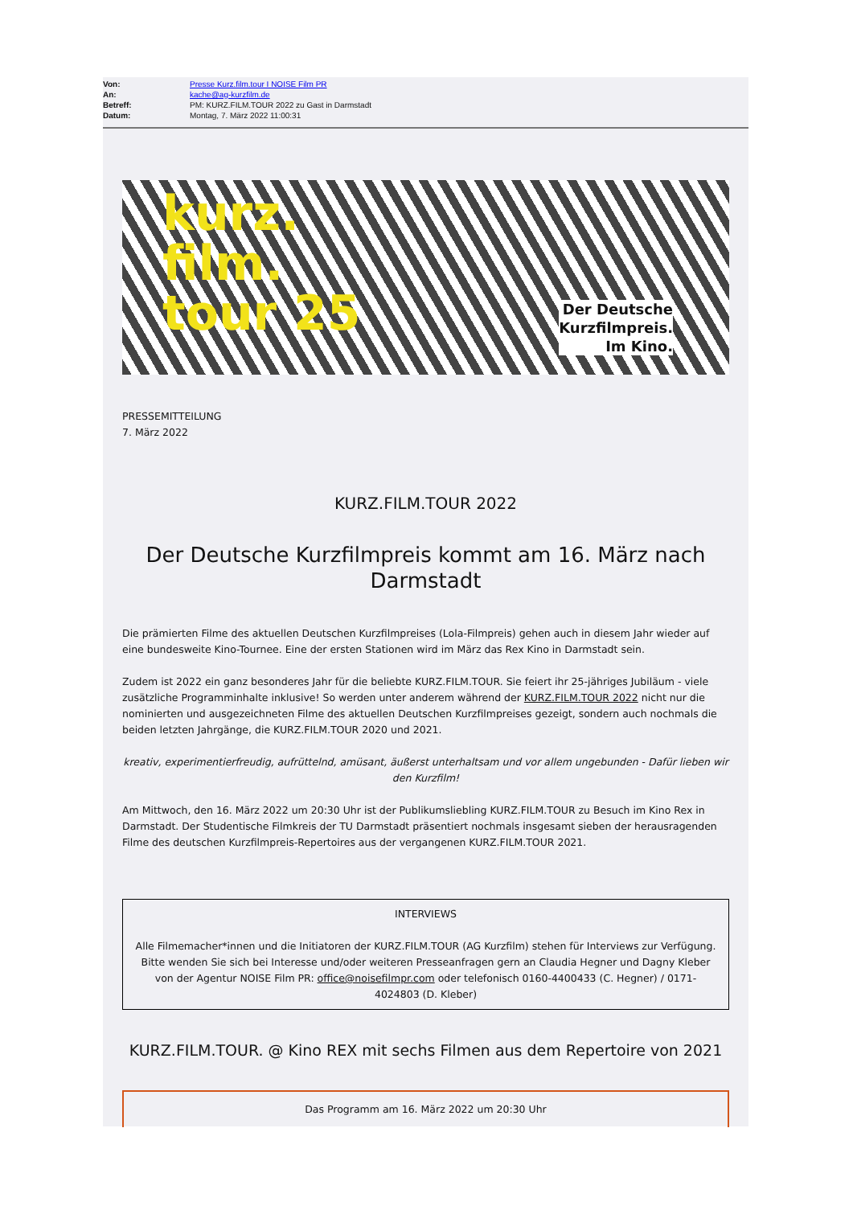Von: Presse Kurz.film.tour I NOISE Film PR
An: kache@ag-kurzfilm.de
Betreff: PM: KURZ.FILM.TOUR 2022 zu Gast in Darmstadt
Datum: Montag, 7. März 2022 11:00:31
kurz.
film.
tour 25
Der Deutsche
Kurzfilmpreis.
Im Kino.
PRESSEMITTEILUNG
7. März 2022
KURZ.FILM.TOUR 2022
Der Deutsche Kurzfilmpreis kommt am 16. März nach Darmstadt
Die prämierten Filme des aktuellen Deutschen Kurzfilmpreises (Lola-Filmpreis) gehen auch in diesem Jahr wieder auf eine bundesweite Kino-Tournee. Eine der ersten Stationen wird im März das Rex Kino in Darmstadt sein.
Zudem ist 2022 ein ganz besonderes Jahr für die beliebte KURZ.FILM.TOUR. Sie feiert ihr 25-jähriges Jubiläum - viele zusätzliche Programminhalte inklusive! So werden unter anderem während der KURZ.FILM.TOUR 2022 nicht nur die nominierten und ausgezeichneten Filme des aktuellen Deutschen Kurzfilmpreises gezeigt, sondern auch nochmals die beiden letzten Jahrgänge, die KURZ.FILM.TOUR 2020 und 2021.
kreativ, experimentierfreudig, aufrüttelnd, amüsant, äußerst unterhaltsam und vor allem ungebunden - Dafür lieben wir den Kurzfilm!
Am Mittwoch, den 16. März 2022 um 20:30 Uhr ist der Publikumsliebling KURZ.FILM.TOUR zu Besuch im Kino Rex in Darmstadt. Der Studentische Filmkreis der TU Darmstadt präsentiert nochmals insgesamt sieben der herausragenden Filme des deutschen Kurzfilmpreis-Repertoires aus der vergangenen KURZ.FILM.TOUR 2021.
INTERVIEWS
Alle Filmemacher*innen und die Initiatoren der KURZ.FILM.TOUR (AG Kurzfilm) stehen für Interviews zur Verfügung. Bitte wenden Sie sich bei Interesse und/oder weiteren Presseanfragen gern an Claudia Hegner und Dagny Kleber von der Agentur NOISE Film PR: office@noisefilmpr.com oder telefonisch 0160-4400433 (C. Hegner) / 0171-4024803 (D. Kleber)
KURZ.FILM.TOUR. @ Kino REX mit sechs Filmen aus dem Repertoire von 2021
Das Programm am 16. März 2022 um 20:30 Uhr